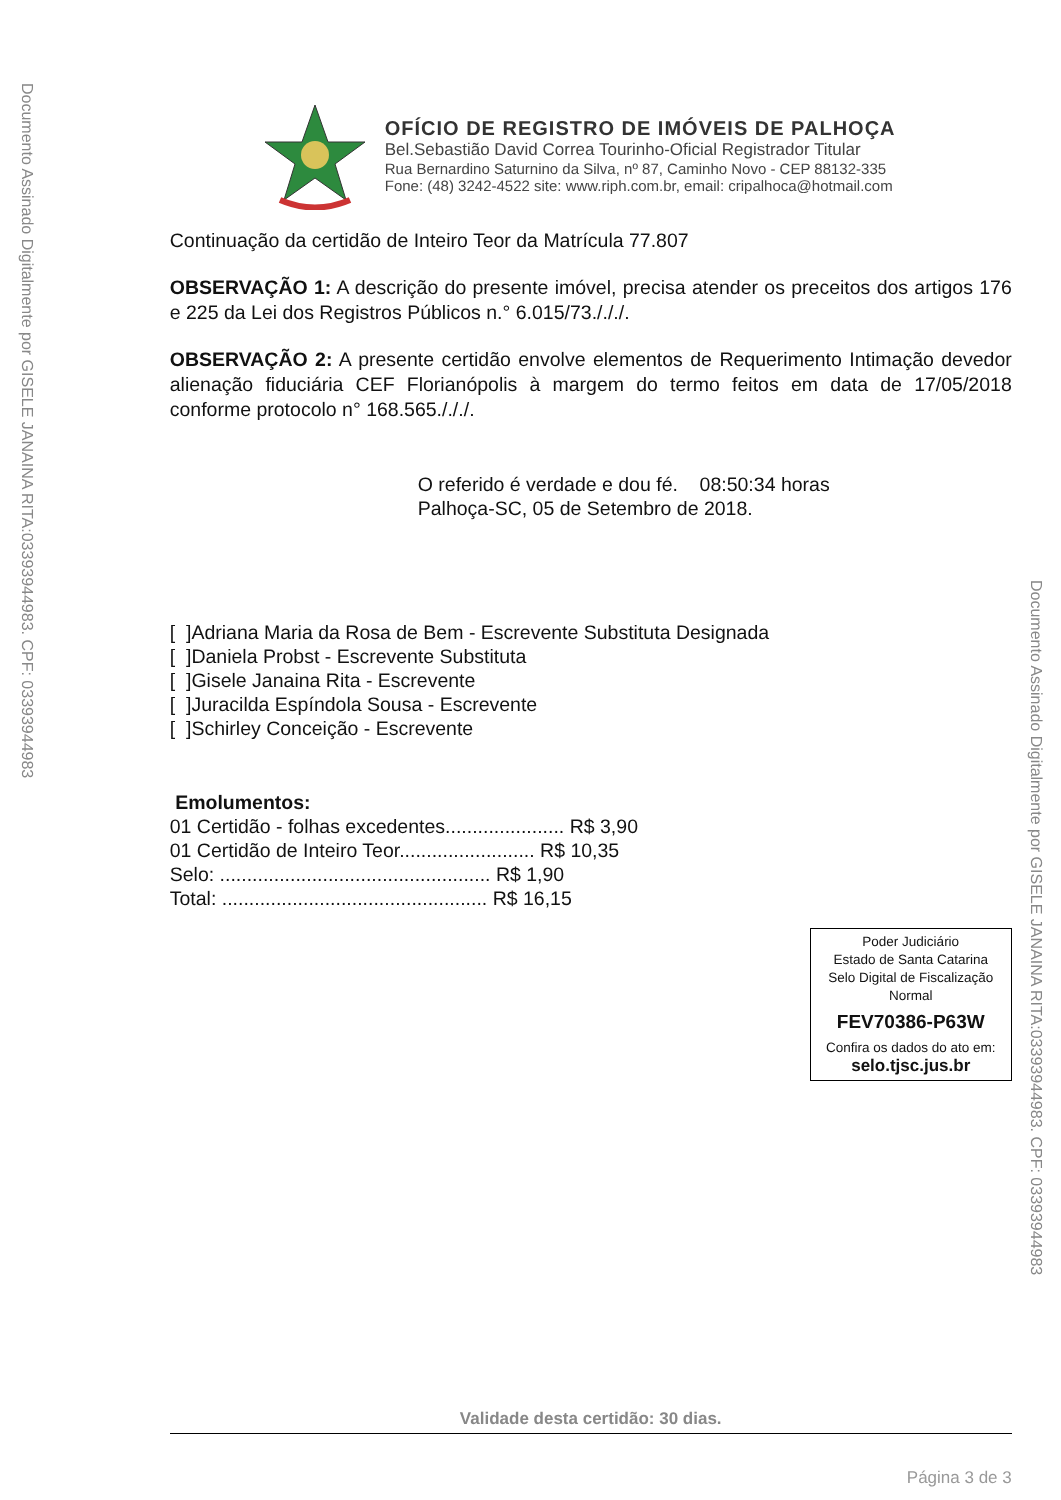Documento Assinado Digitalmente por GISELE JANAINA RITA:03393944983. CPF: 03393944983
OFÍCIO DE REGISTRO DE IMÓVEIS DE PALHOÇA
Bel.Sebastião David Correa Tourinho-Oficial Registrador Titular
Rua Bernardino Saturnino da Silva, nº 87, Caminho Novo - CEP 88132-335
Fone: (48) 3242-4522 site: www.riph.com.br, email: cripalhoca@hotmail.com
Continuação da certidão de Inteiro Teor da Matrícula 77.807
OBSERVAÇÃO 1: A descrição do presente imóvel, precisa atender os preceitos dos artigos 176 e 225 da Lei dos Registros Públicos n.° 6.015/73./././.
OBSERVAÇÃO 2: A presente certidão envolve elementos de Requerimento Intimação devedor alienação fiduciária CEF Florianópolis à margem do termo feitos em data de 17/05/2018 conforme protocolo n° 168.565./././.
O referido é verdade e dou fé. 08:50:34 horas
Palhoça-SC, 05 de Setembro de 2018.
[ ]Adriana Maria da Rosa de Bem - Escrevente Substituta Designada
[ ]Daniela Probst - Escrevente Substituta
[ ]Gisele Janaina Rita - Escrevente
[ ]Juracilda Espíndola Sousa - Escrevente
[ ]Schirley Conceição - Escrevente
Emolumentos:
01 Certidão - folhas excedentes...................... R$ 3,90
01 Certidão de Inteiro Teor......................... R$ 10,35
Selo: .................................................. R$ 1,90
Total: ................................................. R$ 16,15
Poder Judiciário
Estado de Santa Catarina
Selo Digital de Fiscalização
Normal
FEV70386-P63W
Confira os dados do ato em:
selo.tjsc.jus.br
Validade desta certidão: 30 dias.
Página 3 de 3
Documento Assinado Digitalmente por GISELE JANAINA RITA:03393944983. CPF: 03393944983